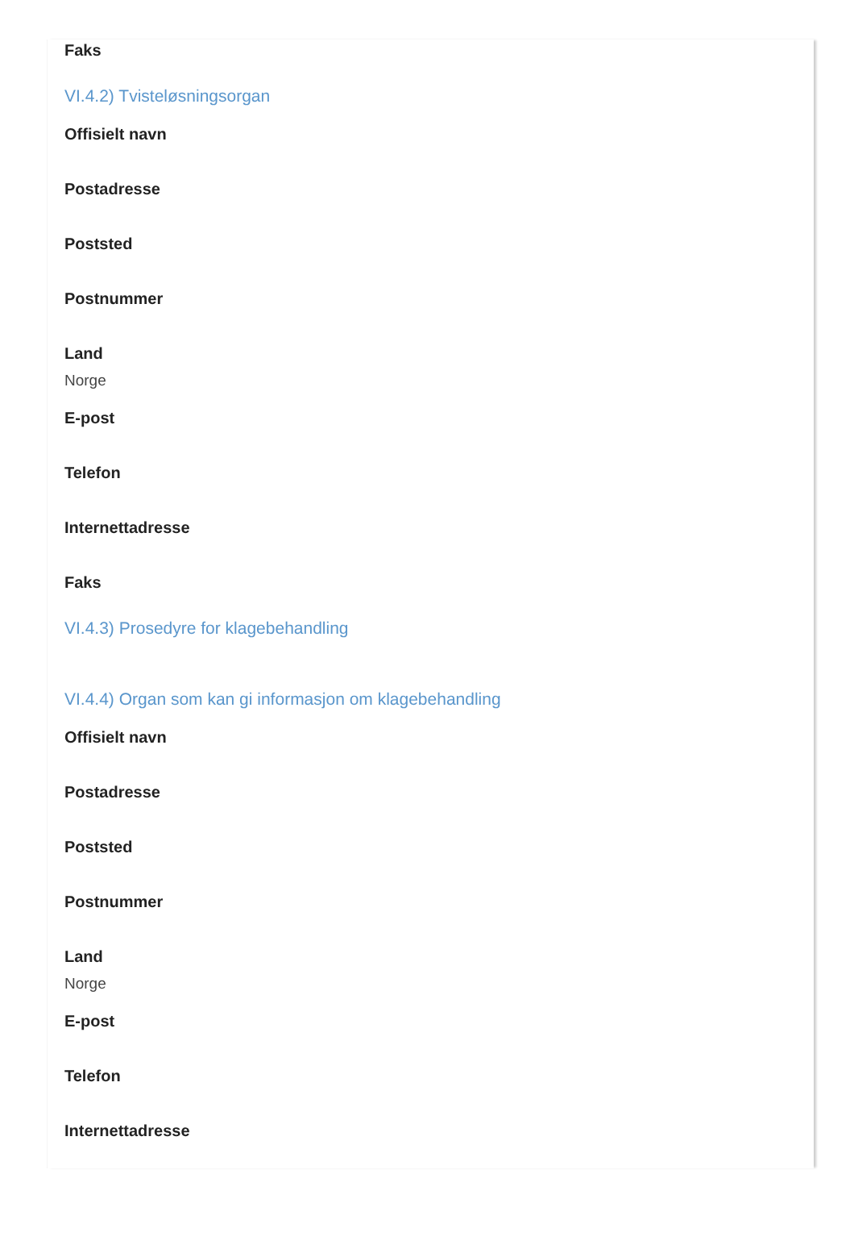Faks
VI.4.2) Tvisteløsningsorgan
Offisielt navn
Postadresse
Poststed
Postnummer
Land
Norge
E-post
Telefon
Internettadresse
Faks
VI.4.3) Prosedyre for klagebehandling
VI.4.4) Organ som kan gi informasjon om klagebehandling
Offisielt navn
Postadresse
Poststed
Postnummer
Land
Norge
E-post
Telefon
Internettadresse